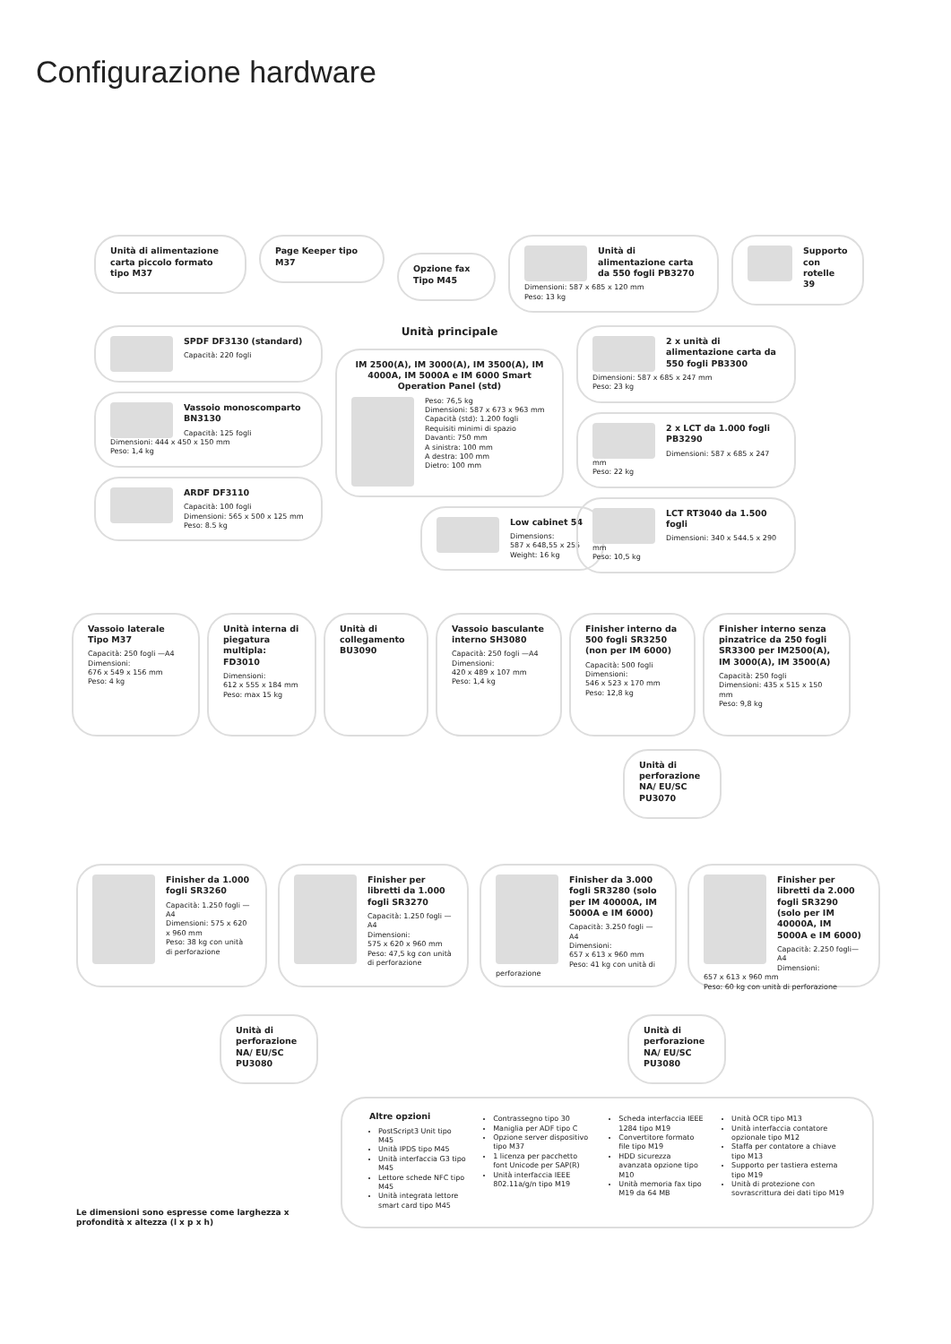Configurazione hardware
Unità di alimentazione carta piccolo formato tipo M37
Page Keeper tipo M37
Opzione fax Tipo M45
Unità di alimentazione carta da 550 fogli PB3270
Dimensioni: 587 x 685 x 120 mm
Peso: 13 kg
Supporto con rotelle 39
SPDF DF3130 (standard)
Capacità: 220 fogli
Vassoio monoscomparto BN3130
Capacità: 125 fogli
Dimensioni: 444 x 450 x 150 mm
Peso: 1,4 kg
ARDF DF3110
Capacità: 100 fogli
Dimensioni: 565 x 500 x 125 mm
Peso: 8.5 kg
Unità principale
IM 2500(A), IM 3000(A), IM 3500(A), IM 4000A, IM 5000A e IM 6000 Smart Operation Panel (std)
Peso: 76,5 kg
Dimensioni: 587 x 673 x 963 mm
Capacità (std): 1.200 fogli
Requisiti minimi di spazio
Davanti: 750 mm
A sinistra: 100 mm
A destra: 100 mm
Dietro: 100 mm
Low cabinet 54
Dimensions:
587 x 648,55 x 255
Weight: 16 kg
2 x unità di alimentazione carta da 550 fogli PB3300
Dimensioni: 587 x 685 x 247 mm
Peso: 23 kg
2 x LCT da 1.000 fogli PB3290
Dimensioni: 587 x 685 x 247 mm
Peso: 22 kg
LCT RT3040 da 1.500 fogli
Dimensioni: 340 x 544.5 x 290 mm
Peso: 10,5 kg
Vassoio laterale Tipo M37
Capacità: 250 fogli —A4
Dimensioni:
676 x 549 x 156 mm
Peso: 4 kg
Unità interna di piegatura multipla: FD3010
Dimensioni:
612 x 555 x 184 mm
Peso: max 15 kg
Unità di collegamento BU3090
Vassoio basculante interno SH3080
Capacità: 250 fogli —A4
Dimensioni:
420 x 489 x 107 mm
Peso: 1,4 kg
Finisher interno da 500 fogli SR3250 (non per IM 6000)
Capacità: 500 fogli
Dimensioni:
546 x 523 x 170 mm
Peso: 12,8 kg
Finisher interno senza pinzatrice da 250 fogli SR3300 per IM2500(A), IM 3000(A), IM 3500(A)
Capacità: 250 fogli
Dimensioni: 435 x 515 x 150 mm
Peso: 9,8 kg
Unità di perforazione NA/ EU/SC PU3070
Finisher da 1.000 fogli SR3260
Capacità: 1.250 fogli —A4
Dimensioni: 575 x 620 x 960 mm
Peso: 38 kg con unità di perforazione
Finisher per libretti da 1.000 fogli SR3270
Capacità: 1.250 fogli —A4
Dimensioni:
575 x 620 x 960 mm
Peso: 47,5 kg con unità di perforazione
Finisher da 3.000 fogli SR3280 (solo per IM 40000A, IM 5000A e IM 6000)
Capacità: 3.250 fogli —A4
Dimensioni:
657 x 613 x 960 mm
Peso: 41 kg con unità di perforazione
Finisher per libretti da 2.000 fogli SR3290 (solo per IM 40000A, IM 5000A e IM 6000)
Capacità: 2.250 fogli—A4
Dimensioni:
657 x 613 x 960 mm
Peso: 60 kg con unità di perforazione
Unità di perforazione NA/ EU/SC PU3080
Unità di perforazione NA/ EU/SC PU3080
Le dimensioni sono espresse come larghezza x profondità x altezza (l x p x h)
Altre opzioni
PostScript3 Unit tipo M45
Unità IPDS tipo M45
Unità interfaccia G3 tipo M45
Lettore schede NFC tipo M45
Unità integrata lettore smart card tipo M45
Contrassegno tipo 30
Maniglia per ADF tipo C
Opzione server dispositivo tipo M37
1 licenza per pacchetto font Unicode per SAP(R)
Unità interfaccia IEEE 802.11a/g/n tipo M19
Scheda interfaccia IEEE 1284 tipo M19
Convertitore formato file tipo M19
HDD sicurezza avanzata opzione tipo M10
Unità memoria fax tipo M19 da 64 MB
Unità OCR tipo M13
Unità interfaccia contatore opzionale tipo M12
Staffa per contatore a chiave tipo M13
Supporto per tastiera esterna tipo M19
Unità di protezione con sovrascrittura dei dati tipo M19